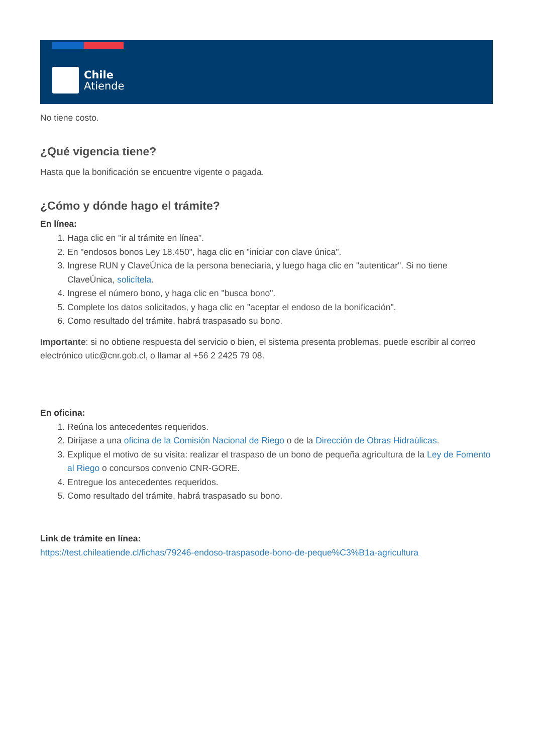Chile
Atiende
No tiene costo.
¿Qué vigencia tiene?
Hasta que la bonificación se encuentre vigente o pagada.
¿Cómo y dónde hago el trámite?
En línea:
1. Haga clic en "ir al trámite en línea".
2. En "endosos bonos Ley 18.450", haga clic en "iniciar con clave única".
3. Ingrese RUN y ClaveÚnica de la persona beneciaria, y luego haga clic en "autenticar". Si no tiene ClaveÚnica, solicítela.
4. Ingrese el número bono, y haga clic en "busca bono".
5. Complete los datos solicitados, y haga clic en "aceptar el endoso de la bonificación".
6. Como resultado del trámite, habrá traspasado su bono.
Importante: si no obtiene respuesta del servicio o bien, el sistema presenta problemas, puede escribir al correo electrónico utic@cnr.gob.cl, o llamar al +56 2 2425 79 08.
En oficina:
1. Reúna los antecedentes requeridos.
2. Diríjase a una oficina de la Comisión Nacional de Riego o de la Dirección de Obras Hidraúlicas.
3. Explique el motivo de su visita: realizar el traspaso de un bono de pequeña agricultura de la Ley de Fomento al Riego o concursos convenio CNR-GORE.
4. Entregue los antecedentes requeridos.
5. Como resultado del trámite, habrá traspasado su bono.
Link de trámite en línea:
https://test.chileatiende.cl/fichas/79246-endoso-traspasode-bono-de-peque%C3%B1a-agricultura